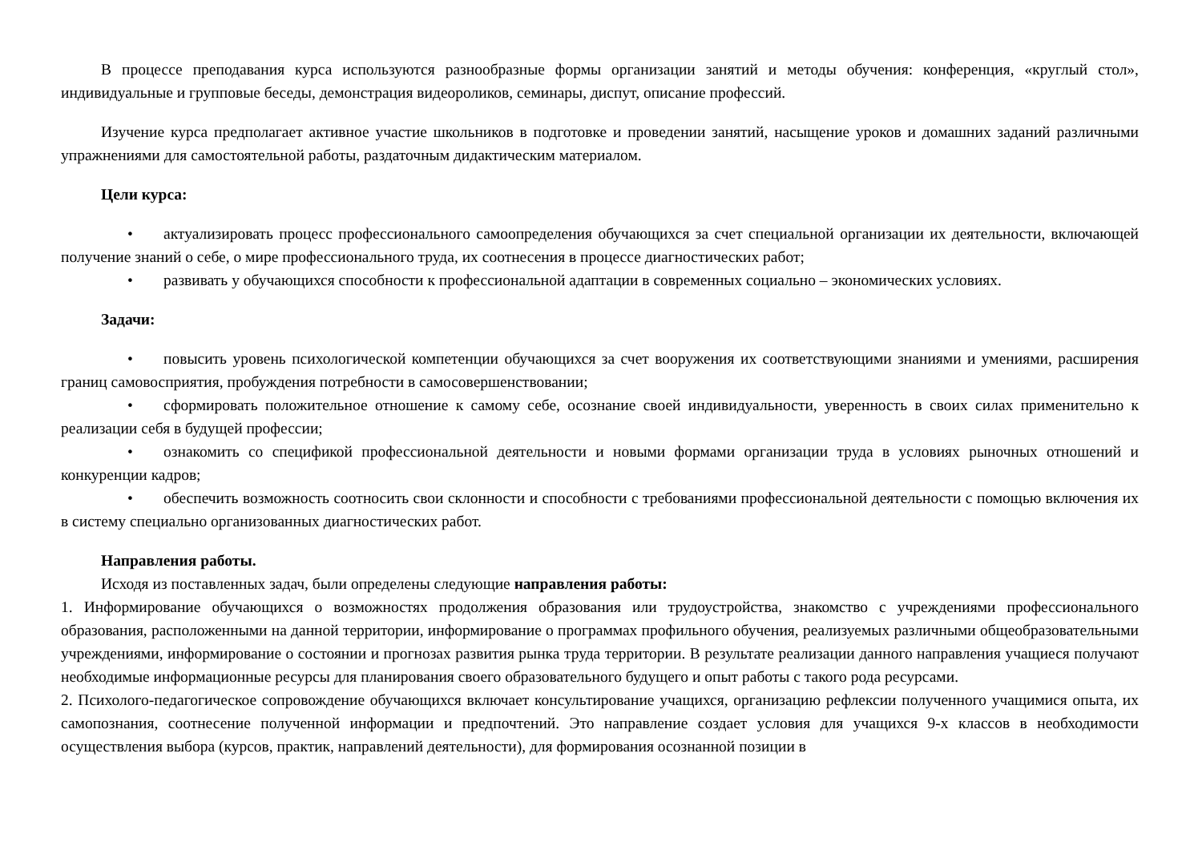В процессе преподавания курса используются разнообразные формы организации занятий и методы обучения: конференция, «круглый стол», индивидуальные и групповые беседы, демонстрация видеороликов, семинары, диспут, описание профессий.
Изучение курса предполагает активное участие школьников в подготовке и проведении занятий, насыщение уроков и домашних заданий различными упражнениями для самостоятельной работы, раздаточным дидактическим материалом.
Цели курса:
• актуализировать процесс профессионального самоопределения обучающихся за счет специальной организации их деятельности, включающей получение знаний о себе, о мире профессионального труда, их соотнесения в процессе диагностических работ;
• развивать у обучающихся способности к профессиональной адаптации в современных социально – экономических условиях.
Задачи:
• повысить уровень психологической компетенции обучающихся за счет вооружения их соответствующими знаниями и умениями, расширения границ самовосприятия, пробуждения потребности в самосовершенствовании;
• сформировать положительное отношение к самому себе, осознание своей индивидуальности, уверенность в своих силах применительно к реализации себя в будущей профессии;
• ознакомить со спецификой профессиональной деятельности и новыми формами организации труда в условиях рыночных отношений и конкуренции кадров;
• обеспечить возможность соотносить свои склонности и способности с требованиями профессиональной деятельности с помощью включения их в систему специально организованных диагностических работ.
Направления работы.
Исходя из поставленных задач, были определены следующие направления работы:
1. Информирование обучающихся о возможностях продолжения образования или трудоустройства, знакомство с учреждениями профессионального образования, расположенными на данной территории, информирование о программах профильного обучения, реализуемых различными общеобразовательными учреждениями, информирование о состоянии и прогнозах развития рынка труда территории. В результате реализации данного направления учащиеся получают необходимые информационные ресурсы для планирования своего образовательного будущего и опыт работы с такого рода ресурсами.
2. Психолого-педагогическое сопровождение обучающихся включает консультирование учащихся, организацию рефлексии полученного учащимися опыта, их самопознания, соотнесение полученной информации и предпочтений. Это направление создает условия для учащихся 9-х классов в необходимости осуществления выбора (курсов, практик, направлений деятельности), для формирования осознанной позиции в